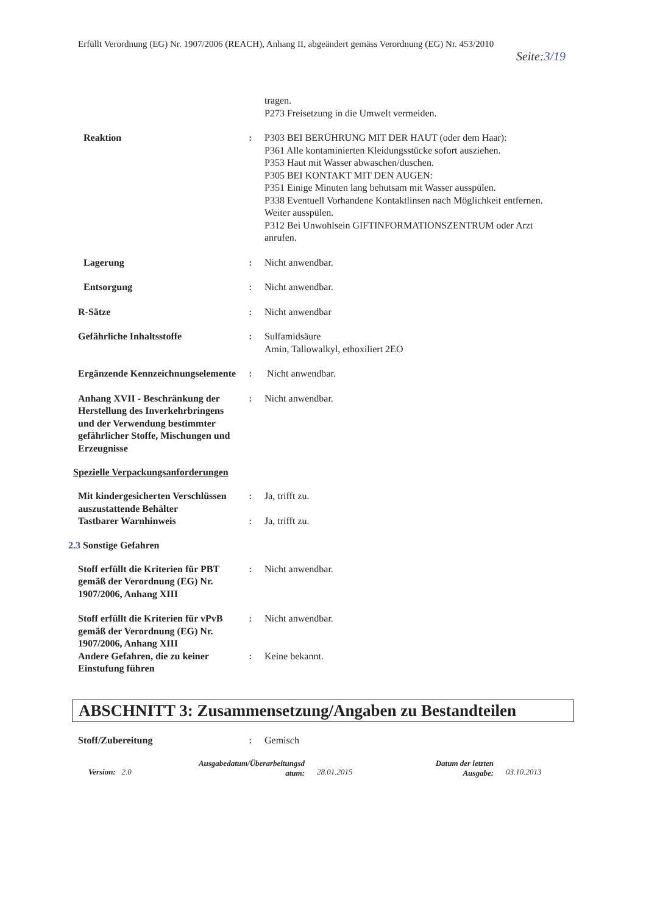Erfüllt Verordnung (EG) Nr. 1907/2006 (REACH), Anhang II, abgeändert gemäss Verordnung (EG) Nr. 453/2010
Seite:3/19
tragen.
P273 Freisetzung in die Umwelt vermeiden.
Reaktion : P303 BEI BERÜHRUNG MIT DER HAUT (oder dem Haar):
P361 Alle kontaminierten Kleidungsstücke sofort ausziehen.
P353 Haut mit Wasser abwaschen/duschen.
P305 BEI KONTAKT MIT DEN AUGEN:
P351 Einige Minuten lang behutsam mit Wasser ausspülen.
P338 Eventuell Vorhandene Kontaktlinsen nach Möglichkeit entfernen. Weiter ausspülen.
P312 Bei Unwohlsein GIFTINFORMATIONSZENTRUM oder Arzt anrufen.
Lagerung : Nicht anwendbar.
Entsorgung : Nicht anwendbar.
R-Sätze : Nicht anwendbar
Gefährliche Inhaltsstoffe : Sulfamidsäure
Amin, Tallowalkyl, ethoxiliert 2EO
Ergänzende Kennzeichnungselemente
: Nicht anwendbar.
Anhang XVII - Beschränkung der Herstellung des Inverkehrbringens und der Verwendung bestimmter gefährlicher Stoffe, Mischungen und Erzeugnisse
: Nicht anwendbar.
Spezielle Verpackungsanforderungen
Mit kindergesicherten Verschlüssen auszustattende Behälter
: Ja, trifft zu.
Tastbarer Warnhinweis : Ja, trifft zu.
2.3 Sonstige Gefahren
Stoff erfüllt die Kriterien für PBT gemäß der Verordnung (EG) Nr. 1907/2006, Anhang XIII
: Nicht anwendbar.
Stoff erfüllt die Kriterien für vPvB gemäß der Verordnung (EG) Nr. 1907/2006, Anhang XIII
: Nicht anwendbar.
Andere Gefahren, die zu keiner Einstufung führen
: Keine bekannt.
ABSCHNITT 3: Zusammensetzung/Angaben zu Bestandteilen
Stoff/Zubereitung : Gemisch
Version: 2.0
Ausgabedatum/Überarbeitungsd atum:
28.01.2015
Datum der letzten Ausgabe:
03.10.2013